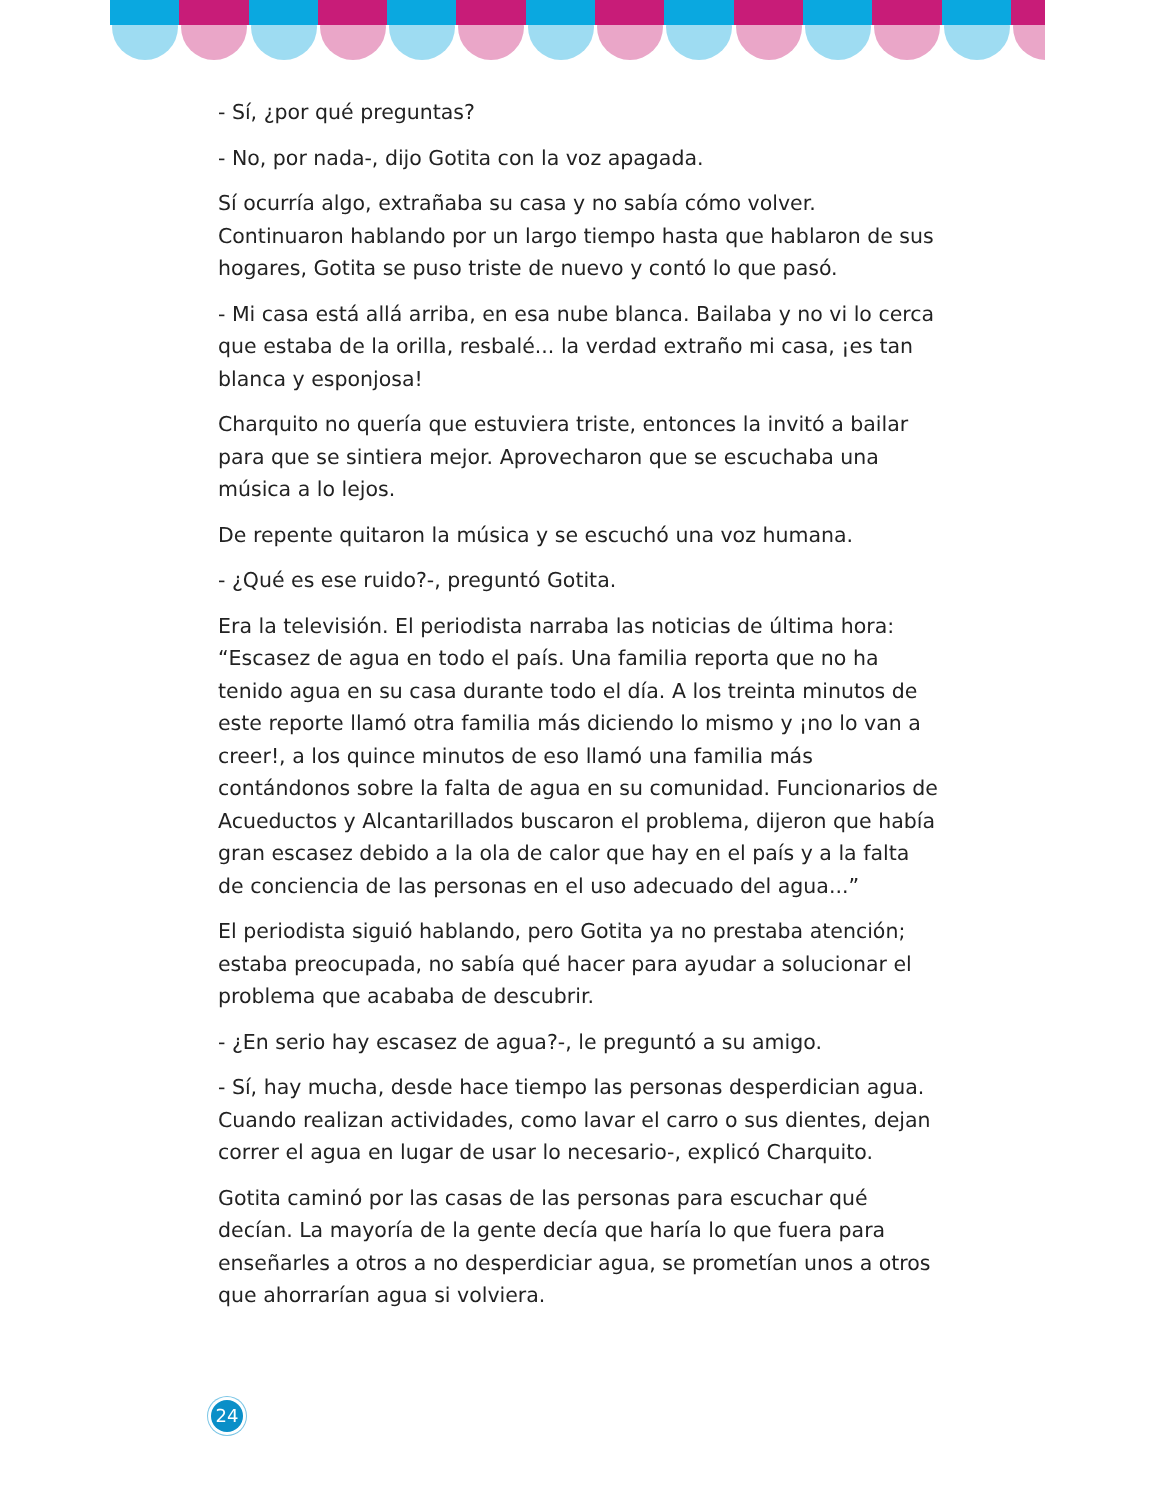- Sí, ¿por qué preguntas?
- No, por nada-, dijo Gotita con la voz apagada.
Sí ocurría algo, extrañaba su casa y no sabía cómo volver. Continuaron hablando por un largo tiempo hasta que hablaron de sus hogares, Gotita se puso triste de nuevo y contó lo que pasó.
- Mi casa está allá arriba, en esa nube blanca. Bailaba y no vi lo cerca que estaba de la orilla, resbalé... la verdad extraño mi casa, ¡es tan blanca y esponjosa!
Charquito no quería que estuviera triste, entonces la invitó a bailar para que se sintiera mejor. Aprovecharon que se escuchaba una música a lo lejos.
De repente quitaron la música y se escuchó una voz humana.
- ¿Qué es ese ruido?-, preguntó Gotita.
Era la televisión. El periodista narraba las noticias de última hora: “Escasez de agua en todo el país. Una familia reporta que no ha tenido agua en su casa durante todo el día. A los treinta minutos de este reporte llamó otra familia más diciendo lo mismo y ¡no lo van a creer!, a los quince minutos de eso llamó una familia más contándonos sobre la falta de agua en su comunidad. Funcionarios de Acueductos y Alcantarillados buscaron el problema, dijeron que había gran escasez debido a la ola de calor que hay en el país y a la falta de conciencia de las personas en el uso adecuado del agua...”
El periodista siguió hablando, pero Gotita ya no prestaba atención; estaba preocupada, no sabía qué hacer para ayudar a solucionar el problema que acababa de descubrir.
- ¿En serio hay escasez de agua?-, le preguntó a su amigo.
- Sí, hay mucha, desde hace tiempo las personas desperdician agua. Cuando realizan actividades, como lavar el carro o sus dientes, dejan correr el agua en lugar de usar lo necesario-, explicó Charquito.
Gotita caminó por las casas de las personas para escuchar qué decían. La mayoría de la gente decía que haría lo que fuera para enseñarles a otros a no desperdiciar agua, se prometían unos a otros que ahorrarían agua si volviera.
24